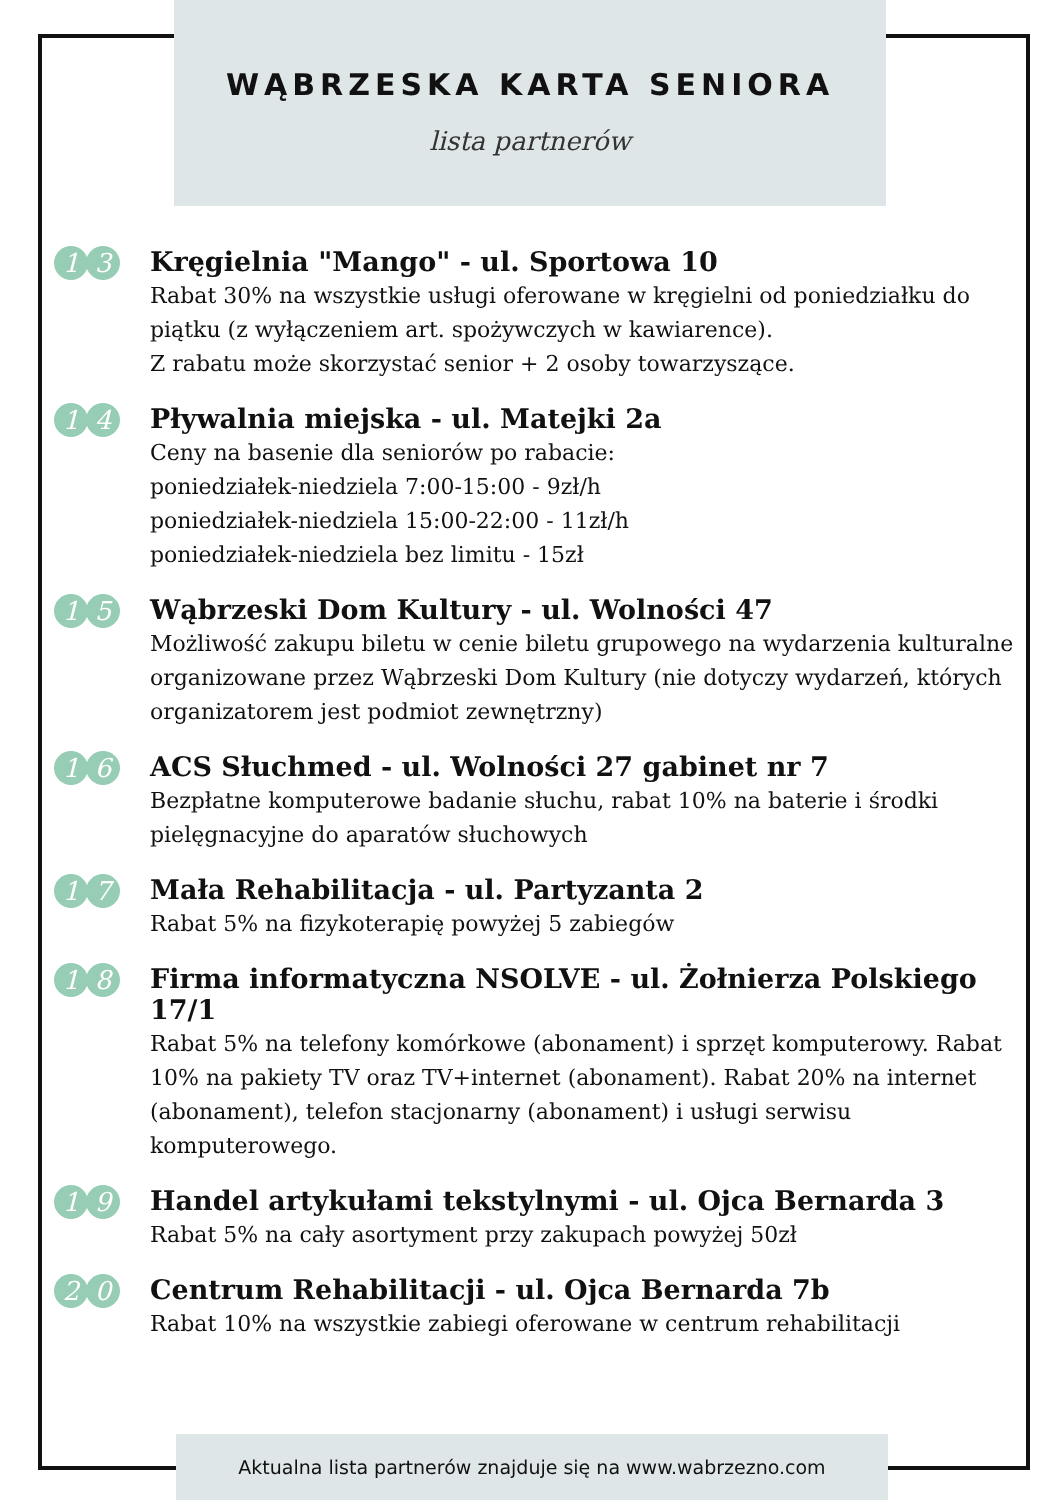WĄBRZESKA KARTA SENIORA
lista partnerów
1 3
Kręgielnia "Mango" - ul. Sportowa 10
Rabat 30% na wszystkie usługi oferowane w kręgielni od poniedziałku do piątku (z wyłączeniem art. spożywczych w kawiarence).
Z rabatu może skorzystać senior + 2 osoby towarzyszące.
1 4
Pływalnia miejska - ul. Matejki 2a
Ceny na basenie dla seniorów po rabacie:
poniedziałek-niedziela 7:00-15:00 - 9zł/h
poniedziałek-niedziela 15:00-22:00 - 11zł/h
poniedziałek-niedziela bez limitu - 15zł
1 5
Wąbrzeski Dom Kultury - ul. Wolności 47
Możliwość zakupu biletu w cenie biletu grupowego na wydarzenia kulturalne organizowane przez Wąbrzeski Dom Kultury (nie dotyczy wydarzeń, których organizatorem jest podmiot zewnętrzny)
1 6
ACS Słuchmed - ul. Wolności 27 gabinet nr 7
Bezpłatne komputerowe badanie słuchu, rabat 10% na baterie i środki pielęgnacyjne do aparatów słuchowych
1 7
Mała Rehabilitacja - ul. Partyzanta 2
Rabat 5% na fizykoterapię powyżej 5 zabiegów
1 8
Firma informatyczna NSOLVE - ul. Żołnierza Polskiego 17/1
Rabat 5% na telefony komórkowe (abonament) i sprzęt komputerowy. Rabat 10% na pakiety TV oraz TV+internet (abonament). Rabat 20% na internet (abonament), telefon stacjonarny (abonament) i usługi serwisu komputerowego.
1 9
Handel artykułami tekstylnymi - ul. Ojca Bernarda 3
Rabat 5% na cały asortyment przy zakupach powyżej 50zł
2 0
Centrum Rehabilitacji - ul. Ojca Bernarda 7b
Rabat 10% na wszystkie zabiegi oferowane w centrum rehabilitacji
Aktualna lista partnerów znajduje się na www.wabrzezno.com